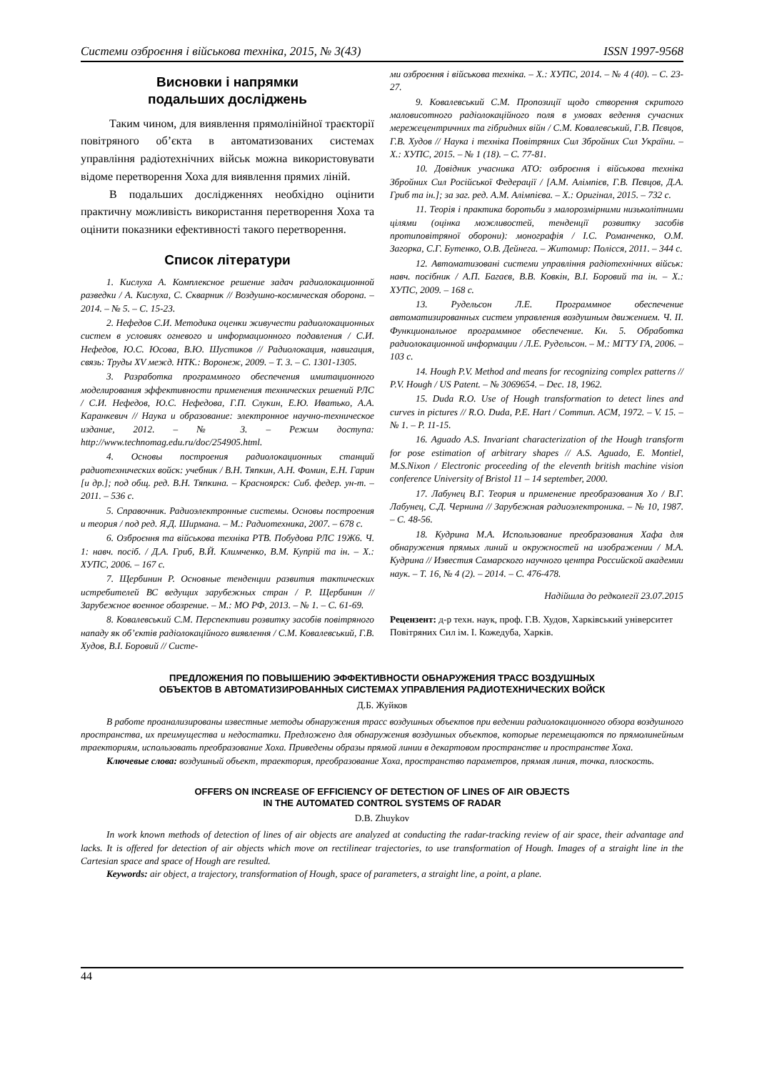Системи озброєння і військова техніка, 2015, № 3(43) ISSN 1997-9568
Висновки і напрямки
подальших досліджень
Таким чином, для виявлення прямолінійної траєкторії повітряного об’єкта в автоматизованих системах управління радіотехнічних військ можна використовувати відоме перетворення Хоха для виявлення прямих ліній.
В подальших дослідженнях необхідно оцінити практичну можливість використання перетворення Хоха та оцінити показники ефективності такого перетворення.
Список літератури
1. Кислуха А. Комплексное решение задач радиолокационной разведки / А. Кислуха, С. Скварник // Воздушно-космическая оборона. – 2014. – № 5. – С. 15-23.
2. Нефедов С.И. Методика оценки живучести радиолокационных систем в условиях огневого и информационного подавления / С.И. Нефедов, Ю.С. Юсова, В.Ю. Шустиков // Радиолокация, навигация, связь: Труды XV межд. НТК.: Воронеж, 2009. – Т. 3. – С. 1301-1305.
3. Разработка программного обеспечения имитационного моделирования эффективности применения технических решений РЛС / С.И. Нефедов, Ю.С. Нефедова, Г.П. Слукин, Е.Ю. Иватько, А.А. Каранкевич // Наука и образование: электронное научно-техническое издание, 2012. – № 3. – Режим доступа: http://www.technomag.edu.ru/doc/254905.html.
4. Основы построения радиолокационных станций радиотехнических войск: учебник / В.Н. Тяпкин, А.Н. Фомин, Е.Н. Гарин [и др.]; под общ. ред. В.Н. Тяпкина. – Красноярск: Сиб. федер. ун-т. – 2011. – 536 с.
5. Справочник. Радиоэлектронные системы. Основы построения и теория / под ред. Я.Д. Ширмана. – М.: Радиотехника, 2007. – 678 с.
6. Озброєння та військова техніка РТВ. Побудова РЛС 19Ж6. Ч. 1: навч. посіб. / Д.А. Гриб, В.Й. Климченко, В.М. Купрій та ін. – Х.: ХУПС, 2006. – 167 с.
7. Щербинин Р. Основные тенденции развития тактических истребителей ВС ведущих зарубежных стран / Р. Щербинин // Зарубежное военное обозрение. – М.: МО РФ, 2013. – № 1. – С. 61-69.
8. Ковалевський С.М. Перспективи розвитку засобів повітряного нападу як об’єктів радіолокаційного виявлення / С.М. Ковалевський, Г.В. Худов, В.І. Боровий // Систе-
ми озброєння і військова техніка. – Х.: ХУПС, 2014. – № 4 (40). – С. 23-27.
9. Ковалевський С.М. Пропозиції щодо створення скритого маловисотного радіолокаційного поля в умовах ведення сучасних мережецентричних та гібридних війн / С.М. Ковалевський, Г.В. Пєвцов, Г.В. Худов // Наука і техніка Повітряних Сил Збройних Сил України. – Х.: ХУПС, 2015. – № 1 (18). – С. 77-81.
10. Довідник учасника АТО: озброєння і військова техніка Збройних Сил Російської Федерації / [А.М. Алімпієв, Г.В. Пєвцов, Д.А. Гриб та ін.]; за заг. ред. А.М. Алімпієва. – Х.: Оригінал, 2015. – 732 с.
11. Теорія і практика боротьби з малорозмірними низьколітними цілями (оцінка можливостей, тенденції розвитку засобів протиповітряної оборони): монографія / І.С. Романченко, О.М. Загорка, С.Г. Бутенко, О.В. Дейнега. – Житомир: Полісся, 2011. – 344 с.
12. Автоматизовані системи управління радіотехнічних військ: навч. посібник / А.П. Багаєв, В.В. Ковкін, В.І. Боровий та ін. – Х.: ХУПС, 2009. – 168 с.
13. Рудельсон Л.Е. Программное обеспечение автоматизированных систем управления воздушным движением. Ч. II. Функциональное программное обеспечение. Кн. 5. Обработка радиолокационной информации / Л.Е. Рудельсон. – М.: МГТУ ГА, 2006. – 103 с.
14. Hough P.V. Method and means for recognizing complex patterns // P.V. Hough / US Patent. – № 3069654. – Dec. 18, 1962.
15. Duda R.O. Use of Hough transformation to detect lines and curves in pictures // R.O. Duda, P.E. Hart / Commun. ACM, 1972. – V. 15. – № 1. – P. 11-15.
16. Aguado A.S. Invariant characterization of the Hough transform for pose estimation of arbitrary shapes // A.S. Aguado, E. Montiel, M.S.Nixon / Electronic proceeding of the eleventh british machine vision conference University of Bristol 11 – 14 september, 2000.
17. Лабунец В.Г. Теория и применение преобразования Хо / В.Г. Лабунец, С.Д. Чернина // Зарубежная радиоэлектроника. – № 10, 1987. – С. 48-56.
18. Кудрина М.А. Использование преобразования Хафа для обнаружения прямых линий и окружностей на изображении / М.А. Кудрина // Известия Самарского научного центра Российской академии наук. – Т. 16, № 4 (2). – 2014. – С. 476-478.
Надійшла до редколегії 23.07.2015
Рецензент: д-р техн. наук, проф. Г.В. Худов, Харківський університет Повітряних Сил ім. І. Кожедуба, Харків.
ПРЕДЛОЖЕНИЯ ПО ПОВЫШЕНИЮ ЭФФЕКТИВНОСТИ ОБНАРУЖЕНИЯ ТРАСС ВОЗДУШНЫХ
ОБЪЕКТОВ В АВТОМАТИЗИРОВАННЫХ СИСТЕМАХ УПРАВЛЕНИЯ РАДИОТЕХНИЧЕСКИХ ВОЙСК
Д.Б. Жуйков
В работе проанализированы известные методы обнаружения трасс воздушных объектов при ведении радиолокационного обзора воздушного пространства, их преимущества и недостатки. Предложено для обнаружения воздушных объектов, которые перемещаются по прямолинейным траекториям, использовать преобразование Хоха. Приведены образы прямой линии в декартовом пространстве и пространстве Хоха.
Ключевые слова: воздушный объект, траектория, преобразование Хоха, пространство параметров, прямая линия, точка, плоскость.
OFFERS ON INCREASE OF EFFICIENCY OF DETECTION OF LINES OF AIR OBJECTS
IN THE AUTOMATED CONTROL SYSTEMS OF RADAR
D.B. Zhuykov
In work known methods of detection of lines of air objects are analyzed at conducting the radar-tracking review of air space, their advantage and lacks. It is offered for detection of air objects which move on rectilinear trajectories, to use transformation of Hough. Images of a straight line in the Cartesian space and space of Hough are resulted.
Keywords: air object, a trajectory, transformation of Hough, space of parameters, a straight line, a point, a plane.
44